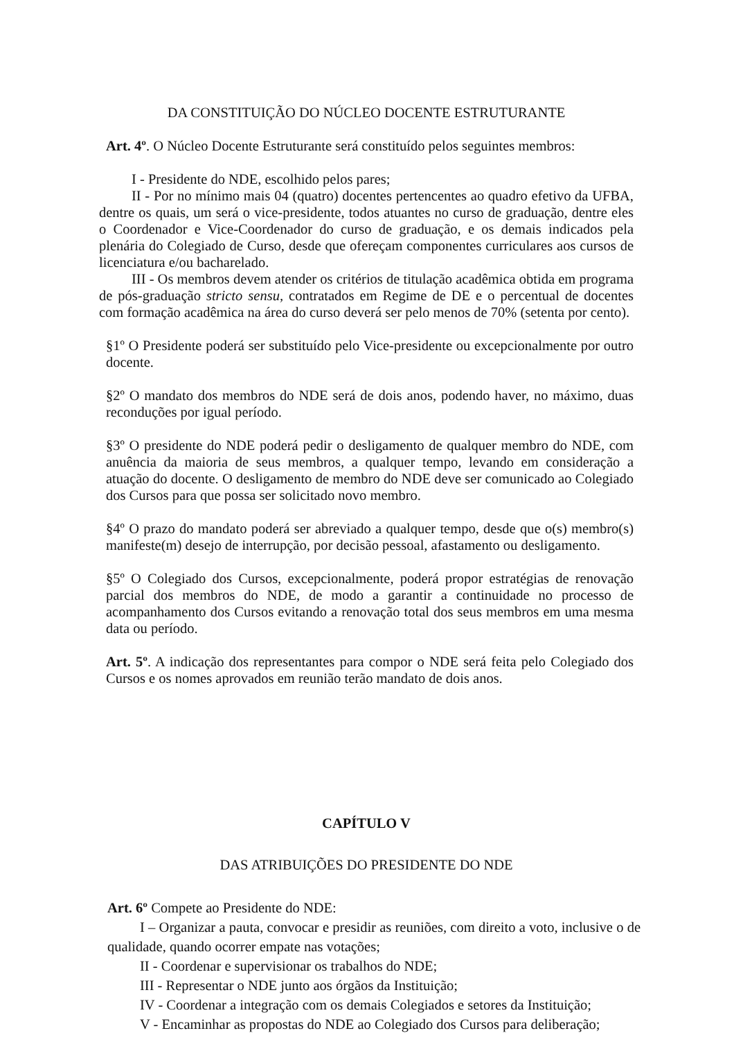DA CONSTITUIÇÃO DO NÚCLEO DOCENTE ESTRUTURANTE
Art. 4º. O Núcleo Docente Estruturante será constituído pelos seguintes membros:
I - Presidente do NDE, escolhido pelos pares;
II - Por no mínimo mais 04 (quatro) docentes pertencentes ao quadro efetivo da UFBA, dentre os quais, um será o vice-presidente, todos atuantes no curso de graduação, dentre eles o Coordenador e Vice-Coordenador do curso de graduação, e os demais indicados pela plenária do Colegiado de Curso, desde que ofereçam componentes curriculares aos cursos de licenciatura e/ou bacharelado.
III - Os membros devem atender os critérios de titulação acadêmica obtida em programa de pós-graduação stricto sensu, contratados em Regime de DE e o percentual de docentes com formação acadêmica na área do curso deverá ser pelo menos de 70% (setenta por cento).
§1º O Presidente poderá ser substituído pelo Vice-presidente ou excepcionalmente por outro docente.
§2º O mandato dos membros do NDE será de dois anos, podendo haver, no máximo, duas reconduções por igual período.
§3º O presidente do NDE poderá pedir o desligamento de qualquer membro do NDE, com anuência da maioria de seus membros, a qualquer tempo, levando em consideração a atuação do docente. O desligamento de membro do NDE deve ser comunicado ao Colegiado dos Cursos para que possa ser solicitado novo membro.
§4º O prazo do mandato poderá ser abreviado a qualquer tempo, desde que o(s) membro(s) manifeste(m) desejo de interrupção, por decisão pessoal, afastamento ou desligamento.
§5º O Colegiado dos Cursos, excepcionalmente, poderá propor estratégias de renovação parcial dos membros do NDE, de modo a garantir a continuidade no processo de acompanhamento dos Cursos evitando a renovação total dos seus membros em uma mesma data ou período.
Art. 5º. A indicação dos representantes para compor o NDE será feita pelo Colegiado dos Cursos e os nomes aprovados em reunião terão mandato de dois anos.
CAPÍTULO V
DAS ATRIBUIÇÕES DO PRESIDENTE DO NDE
Art. 6º Compete ao Presidente do NDE:
I – Organizar a pauta, convocar e presidir as reuniões, com direito a voto, inclusive o de qualidade, quando ocorrer empate nas votações;
II - Coordenar e supervisionar os trabalhos do NDE;
III - Representar o NDE junto aos órgãos da Instituição;
IV - Coordenar a integração com os demais Colegiados e setores da Instituição;
V - Encaminhar as propostas do NDE ao Colegiado dos Cursos para deliberação;